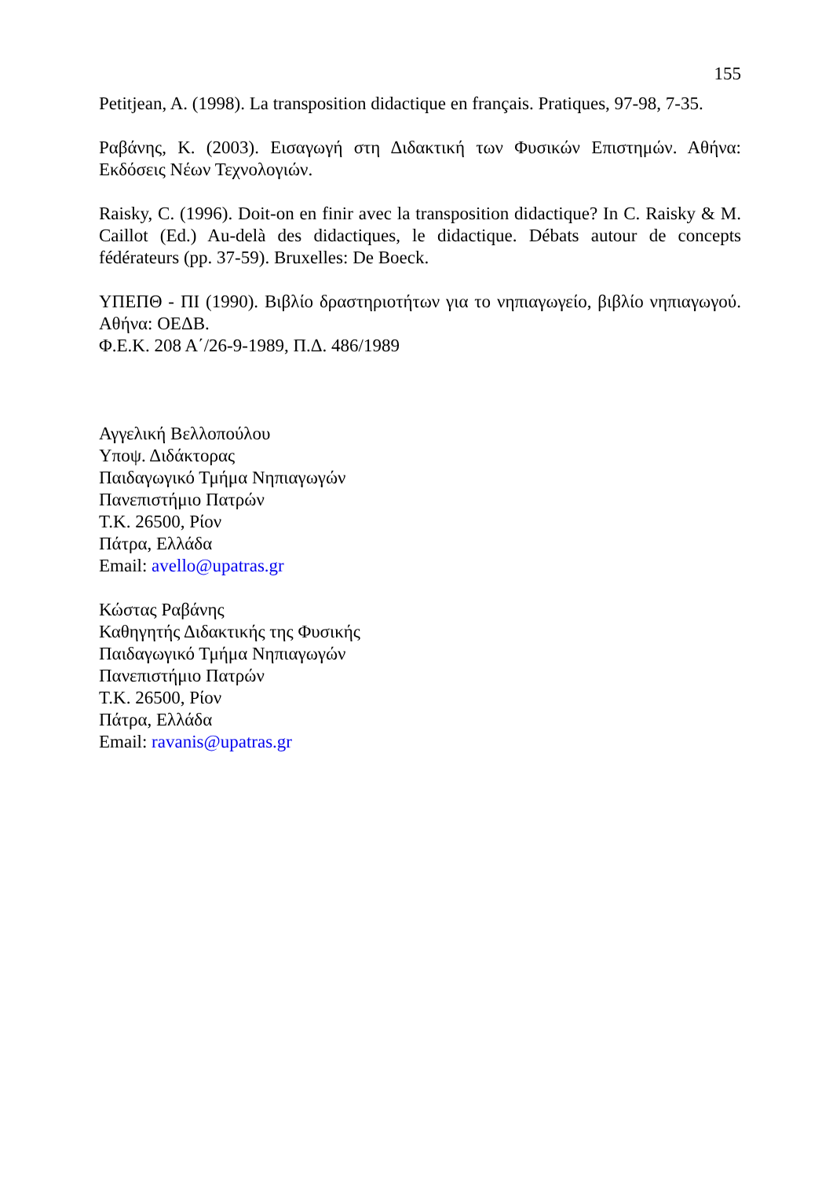155
Petitjean, A. (1998). La transposition didactique en français. Pratiques, 97-98, 7-35.
Ραβάνης, Κ. (2003). Εισαγωγή στη Διδακτική των Φυσικών Επιστημών. Αθήνα: Εκδόσεις Νέων Τεχνολογιών.
Raisky, C. (1996). Doit-on en finir avec la transposition didactique? In C. Raisky & M. Caillot (Ed.) Au-delà des didactiques, le didactique. Débats autour de concepts fédérateurs (pp. 37-59). Bruxelles: De Boeck.
ΥΠΕΠΘ - ΠΙ (1990). Βιβλίο δραστηριοτήτων για το νηπιαγωγείο, βιβλίο νηπιαγωγού. Αθήνα: ΟΕΔΒ.
Φ.Ε.Κ. 208 Α΄/26-9-1989, Π.Δ. 486/1989
Αγγελική Βελλοπούλου
Υποψ. Διδάκτορας
Παιδαγωγικό Τμήμα Νηπιαγωγών
Πανεπιστήμιο Πατρών
Τ.Κ. 26500, Ρίον
Πάτρα, Ελλάδα
Email: avello@upatras.gr
Κώστας Ραβάνης
Καθηγητής Διδακτικής της Φυσικής
Παιδαγωγικό Τμήμα Νηπιαγωγών
Πανεπιστήμιο Πατρών
Τ.Κ. 26500, Ρίον
Πάτρα, Ελλάδα
Email: ravanis@upatras.gr